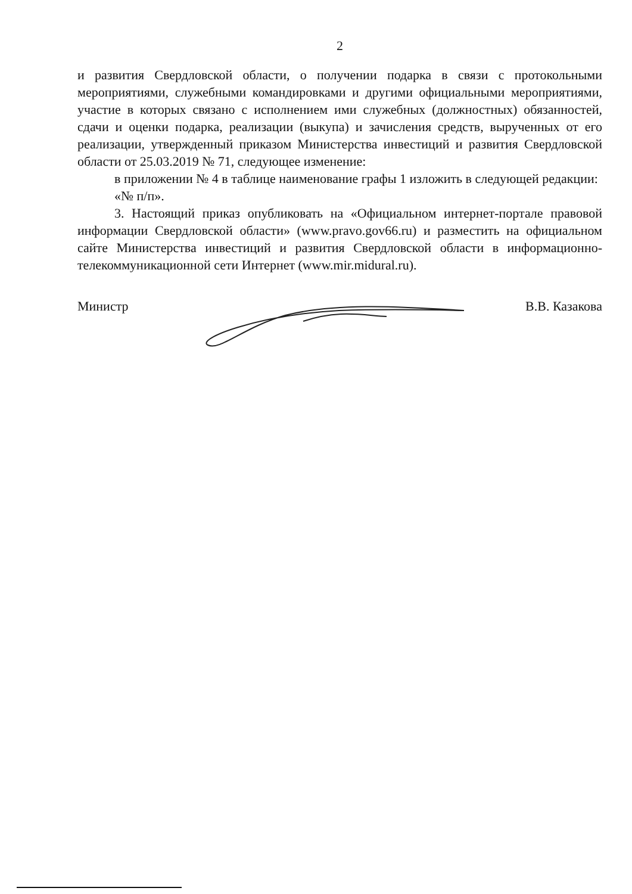2
и развития Свердловской области, о получении подарка в связи с протокольными мероприятиями, служебными командировками и другими официальными мероприятиями, участие в которых связано с исполнением ими служебных (должностных) обязанностей, сдачи и оценки подарка, реализации (выкупа) и зачисления средств, вырученных от его реализации, утвержденный приказом Министерства инвестиций и развития Свердловской области от 25.03.2019 № 71, следующее изменение:
в приложении № 4 в таблице наименование графы 1 изложить в следующей редакции:
«№ п/п».
3. Настоящий приказ опубликовать на «Официальном интернет-портале правовой информации Свердловской области» (www.pravo.gov66.ru) и разместить на официальном сайте Министерства инвестиций и развития Свердловской области в информационно-телекоммуникационной сети Интернет (www.mir.midural.ru).
Министр В.В. Казакова